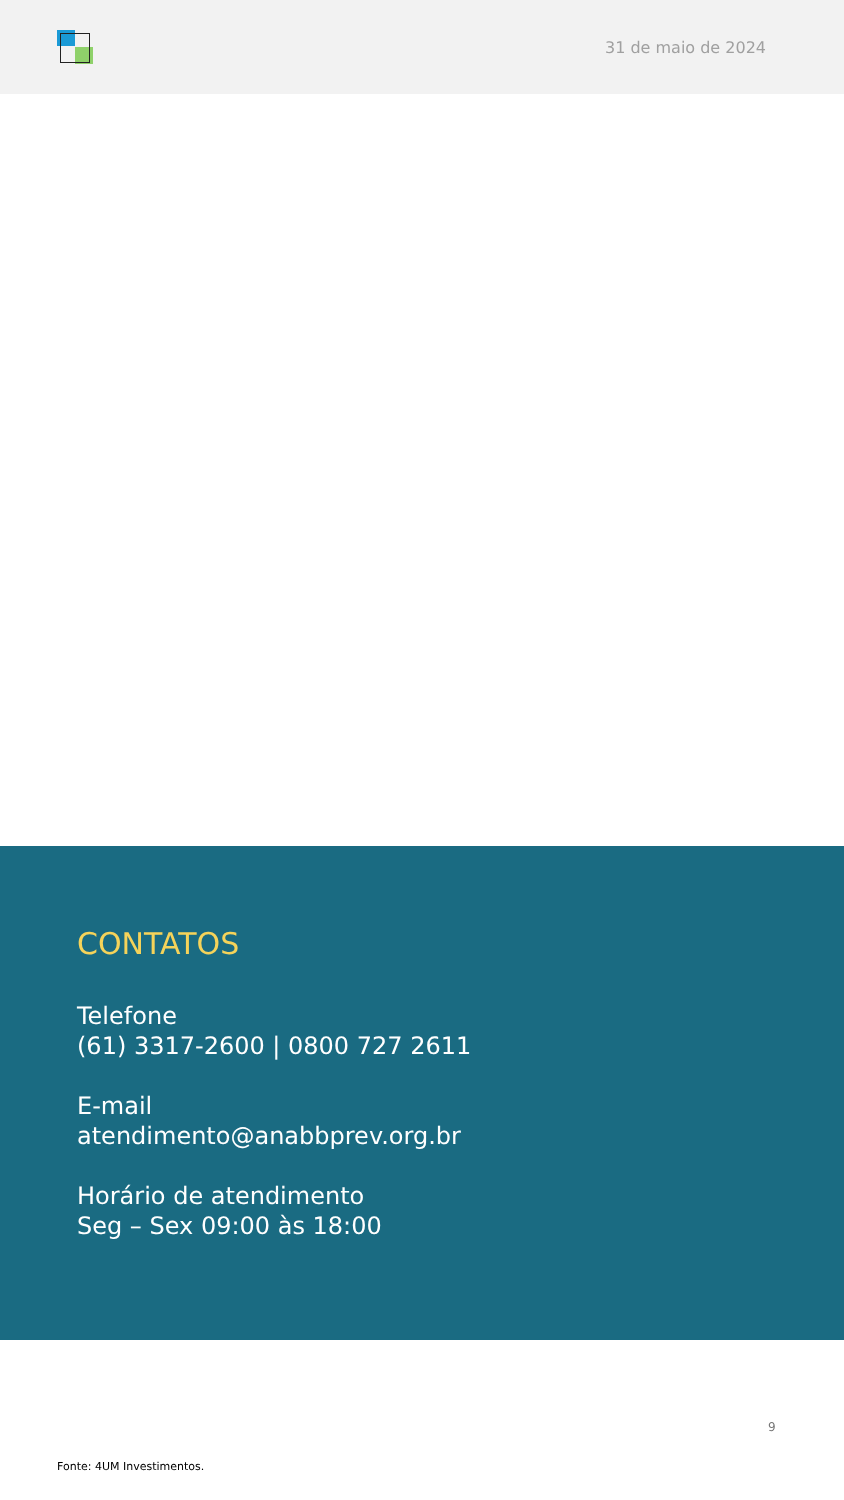31 de maio de 2024
CONTATOS
Telefone
(61) 3317-2600 | 0800 727 2611
E-mail
atendimento@anabbprev.org.br
Horário de atendimento
Seg – Sex 09:00 às 18:00
9
Fonte: 4UM Investimentos.